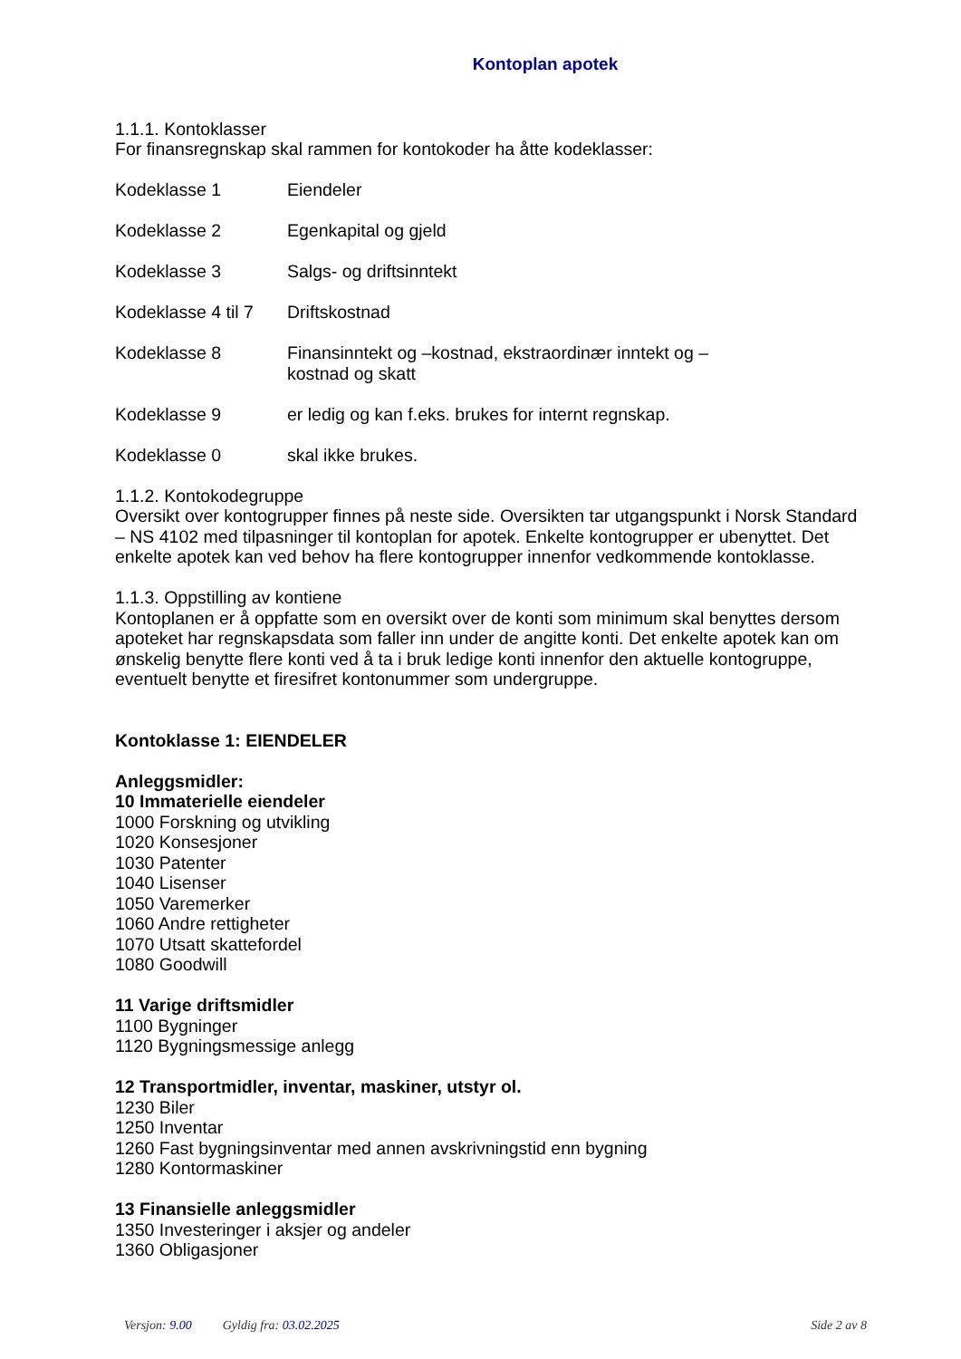Kontoplan apotek
1.1.1. Kontoklasser
For finansregnskap skal rammen for kontokoder ha åtte kodeklasser:
Kodeklasse 1 Eiendeler
Kodeklasse 2 Egenkapital og gjeld
Kodeklasse 3 Salgs- og driftsinntekt
Kodeklasse 4 til 7
Driftskostnad
Kodeklasse 8 Finansinntekt og –kostnad, ekstraordinær inntekt og –
kostnad og skatt
Kodeklasse 9 er ledig og kan f.eks. brukes for internt regnskap.
Kodeklasse 0 skal ikke brukes.
1.1.2. Kontokodegruppe
Oversikt over kontogrupper finnes på neste side. Oversikten tar utgangspunkt i Norsk Standard – NS 4102 med tilpasninger til kontoplan for apotek. Enkelte kontogrupper er ubenyttet. Det enkelte apotek kan ved behov ha flere kontogrupper innenfor vedkommende kontoklasse.
1.1.3. Oppstilling av kontiene
Kontoplanen er å oppfatte som en oversikt over de konti som minimum skal benyttes dersom apoteket har regnskapsdata som faller inn under de angitte konti. Det enkelte apotek kan om ønskelig benytte flere konti ved å ta i bruk ledige konti innenfor den aktuelle kontogruppe, eventuelt benytte et firesifret kontonummer som undergruppe.
Kontoklasse 1: EIENDELER
Anleggsmidler:
10 Immaterielle eiendeler
1000 Forskning og utvikling
1020 Konsesjoner
1030 Patenter
1040 Lisenser
1050 Varemerker
1060 Andre rettigheter
1070 Utsatt skattefordel
1080 Goodwill
11 Varige driftsmidler
1100 Bygninger
1120 Bygningsmessige anlegg
12 Transportmidler, inventar, maskiner, utstyr ol.
1230 Biler
1250 Inventar
1260 Fast bygningsinventar med annen avskrivningstid enn bygning
1280 Kontormaskiner
13 Finansielle anleggsmidler
1350 Investeringer i aksjer og andeler
1360 Obligasjoner
Versjon: 9.00 Gyldig fra: 03.02.2025 Side 2 av 8